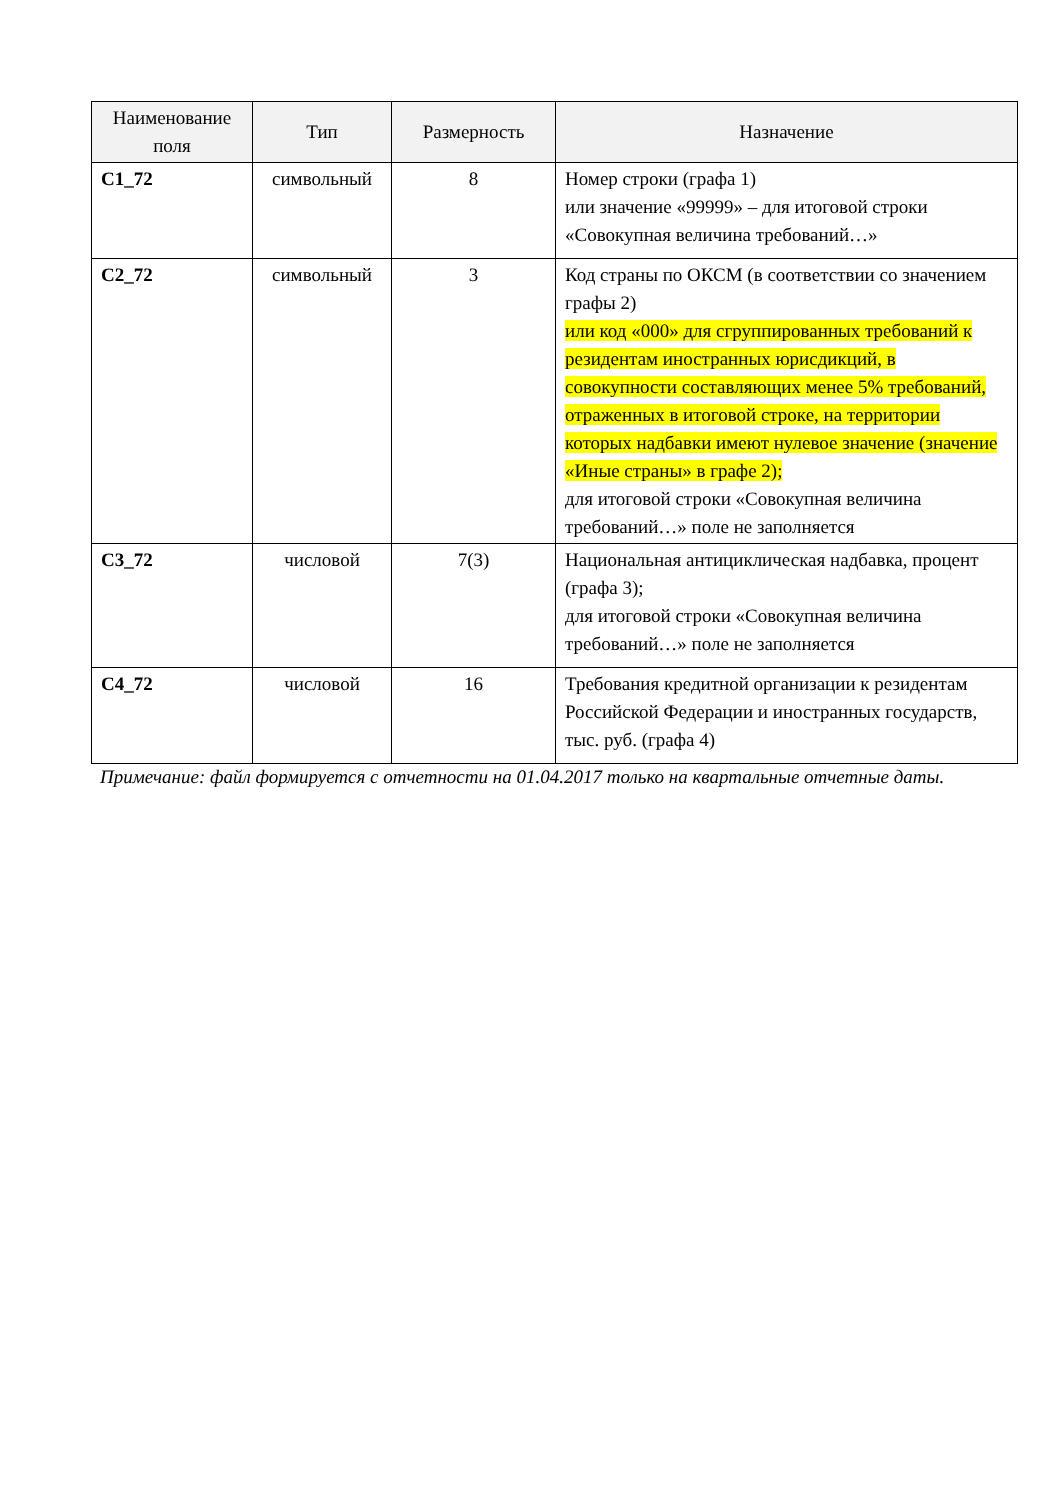| Наименование поля | Тип | Размерность | Назначение |
| --- | --- | --- | --- |
| C1_72 | символьный | 8 | Номер строки (графа 1) или значение «99999» – для итоговой строки «Совокупная величина требований…» |
| C2_72 | символьный | 3 | Код страны по ОКСМ (в соответствии со значением графы 2) или код «000» для сгруппированных требований к резидентам иностранных юрисдикций, в совокупности составляющих менее 5% требований, отраженных в итоговой строке, на территории которых надбавки имеют нулевое значение (значение «Иные страны» в графе 2); для итоговой строки «Совокупная величина требований…» поле не заполняется |
| C3_72 | числовой | 7(3) | Национальная антициклическая надбавка, процент (графа 3); для итоговой строки «Совокупная величина требований…» поле не заполняется |
| C4_72 | числовой | 16 | Требования кредитной организации к резидентам Российской Федерации и иностранных государств, тыс. руб. (графа 4) |
Примечание: файл формируется с отчетности на 01.04.2017 только на квартальные отчетные даты.